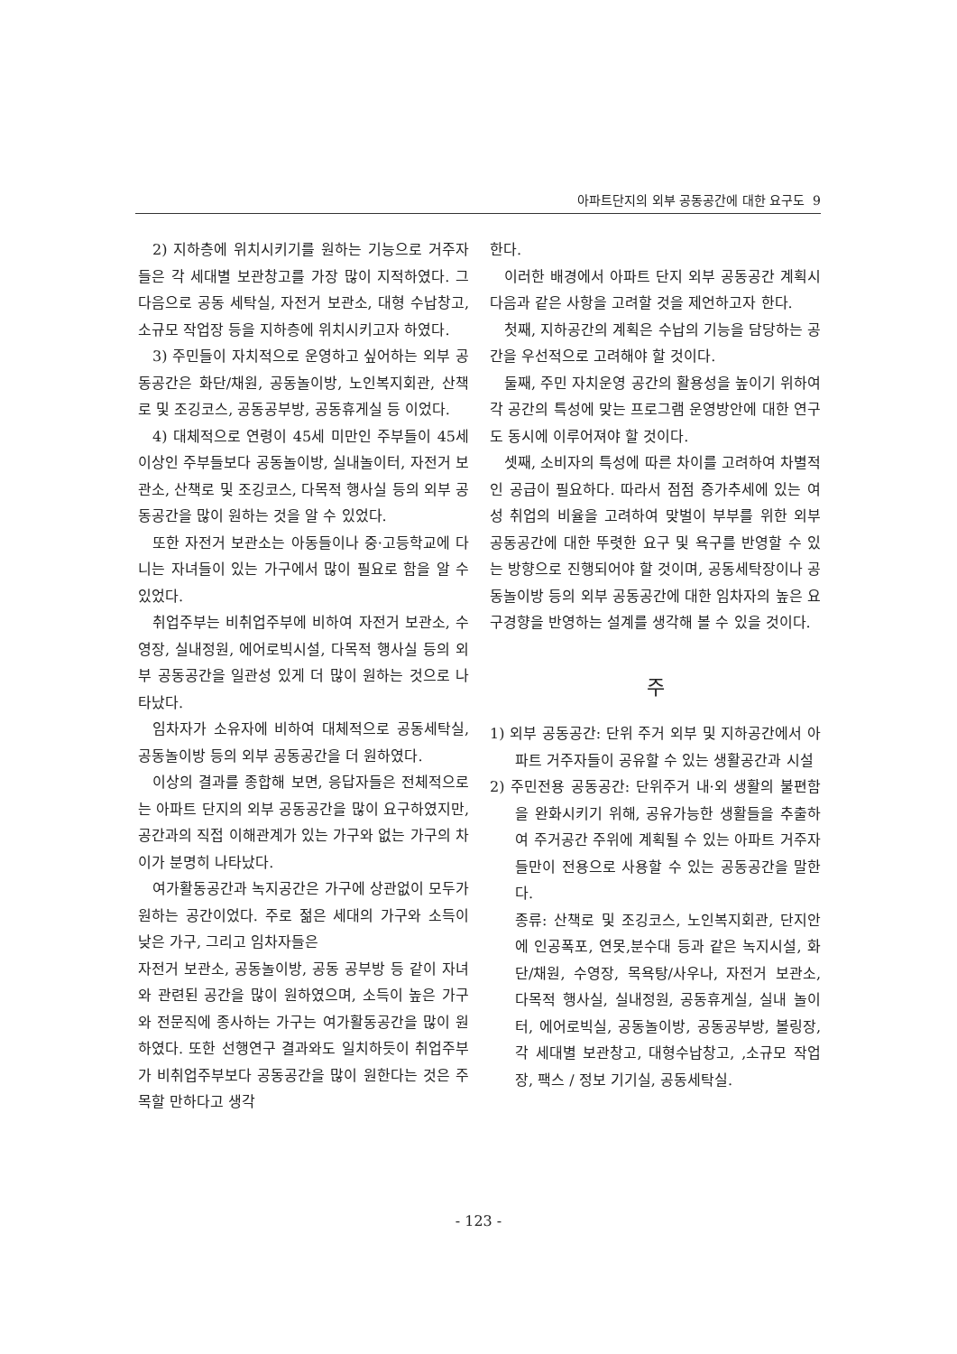아파트단지의 외부 공동공간에 대한 요구도 9
2) 지하층에 위치시키기를 원하는 기능으로 거주자들은 각 세대별 보관창고를 가장 많이 지적하였다. 그 다음으로 공동 세탁실, 자전거 보관소, 대형 수납창고, 소규모 작업장 등을 지하층에 위치시키고자 하였다.
3) 주민들이 자치적으로 운영하고 싶어하는 외부 공동공간은 화단/채원, 공동놀이방, 노인복지회관, 산책로 및 조깅코스, 공동공부방, 공동휴게실 등 이었다.
4) 대체적으로 연령이 45세 미만인 주부들이 45세 이상인 주부들보다 공동놀이방, 실내놀이터, 자전거 보관소, 산책로 및 조깅코스, 다목적 행사실 등의 외부 공동공간을 많이 원하는 것을 알 수 있었다.
또한 자전거 보관소는 아동들이나 중·고등학교에 다니는 자녀들이 있는 가구에서 많이 필요로 함을 알 수 있었다.
취업주부는 비취업주부에 비하여 자전거 보관소, 수영장, 실내정원, 에어로빅시설, 다목적 행사실 등의 외부 공동공간을 일관성 있게 더 많이 원하는 것으로 나타났다.
임차자가 소유자에 비하여 대체적으로 공동세탁실, 공동놀이방 등의 외부 공동공간을 더 원하였다.
이상의 결과를 종합해 보면, 응답자들은 전체적으로는 아파트 단지의 외부 공동공간을 많이 요구하였지만, 공간과의 직접 이해관계가 있는 가구와 없는 가구의 차이가 분명히 나타났다.
여가활동공간과 녹지공간은 가구에 상관없이 모두가 원하는 공간이었다. 주로 젊은 세대의 가구와 소득이 낮은 가구, 그리고 임차자들은
자전거 보관소, 공동놀이방, 공동 공부방 등 같이 자녀와 관련된 공간을 많이 원하였으며, 소득이 높은 가구와 전문직에 종사하는 가구는 여가활동공간을 많이 원하였다. 또한 선행연구 결과와도 일치하듯이 취업주부가 비취업주부보다 공동공간을 많이 원한다는 것은 주목할 만하다고 생각
한다.
이러한 배경에서 아파트 단지 외부 공동공간 계획시 다음과 같은 사항을 고려할 것을 제언하고자 한다.
첫째, 지하공간의 계획은 수납의 기능을 담당하는 공간을 우선적으로 고려해야 할 것이다.
둘째, 주민 자치운영 공간의 활용성을 높이기 위하여 각 공간의 특성에 맞는 프로그램 운영방안에 대한 연구도 동시에 이루어져야 할 것이다.
셋째, 소비자의 특성에 따른 차이를 고려하여 차별적인 공급이 필요하다. 따라서 점점 증가추세에 있는 여성 취업의 비율을 고려하여 맞벌이 부부를 위한 외부 공동공간에 대한 뚜렷한 요구 및 욕구를 반영할 수 있는 방향으로 진행되어야 할 것이며, 공동세탁장이나 공동놀이방 등의 외부 공동공간에 대한 임차자의 높은 요구경향을 반영하는 설계를 생각해 볼 수 있을 것이다.
주
1) 외부 공동공간: 단위 주거 외부 및 지하공간에서 아파트 거주자들이 공유할 수 있는 생활공간과 시설
2) 주민전용 공동공간: 단위주거 내·외 생활의 불편함을 완화시키기 위해, 공유가능한 생활들을 추출하여 주거공간 주위에 계획될 수 있는 아파트 거주자들만이 전용으로 사용할 수 있는 공동공간을 말한다.
종류: 산책로 및 조깅코스, 노인복지회관, 단지안에 인공폭포, 연못,분수대 등과 같은 녹지시설, 화단/채원, 수영장, 목욕탕/사우나, 자전거 보관소, 다목적 행사실, 실내정원, 공동휴게실, 실내 놀이터, 에어로빅실, 공동놀이방, 공동공부방, 볼링장, 각 세대별 보관창고, 대형수납창고, ,소규모 작업장, 팩스 / 정보 기기실, 공동세탁실.
- 123 -